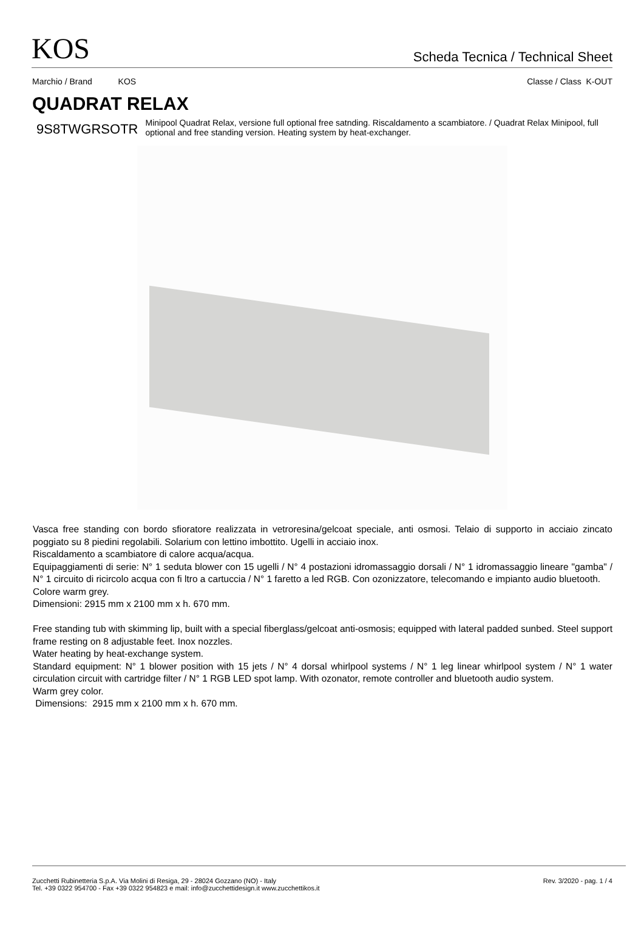KOS
Scheda Tecnica / Technical Sheet
Marchio / Brand KOS Classe / Class K-OUT
QUADRAT RELAX
9S8TWGRSOTR
Minipool Quadrat Relax, versione full optional free satnding. Riscaldamento a scambiatore. / Quadrat Relax Minipool, full optional and free standing version. Heating system by heat-exchanger.
Vasca free standing con bordo sfioratore realizzata in vetroresina/gelcoat speciale, anti osmosi. Telaio di supporto in acciaio zincato poggiato su 8 piedini regolabili. Solarium con lettino imbottito. Ugelli in acciaio inox.
Riscaldamento a scambiatore di calore acqua/acqua.
Equipaggiamenti di serie: N° 1 seduta blower con 15 ugelli / N° 4 postazioni idromassaggio dorsali / N° 1 idromassaggio lineare "gamba" / N° 1 circuito di ricircolo acqua con fi ltro a cartuccia / N° 1 faretto a led RGB. Con ozonizzatore, telecomando e impianto audio bluetooth.
Colore warm grey.
Dimensioni: 2915 mm x 2100 mm x h. 670 mm.
Free standing tub with skimming lip, built with a special fiberglass/gelcoat anti-osmosis; equipped with lateral padded sunbed. Steel support frame resting on 8 adjustable feet. Inox nozzles.
Water heating by heat-exchange system.
Standard equipment: N° 1 blower position with 15 jets / N° 4 dorsal whirlpool systems / N° 1 leg linear whirlpool system / N° 1 water circulation circuit with cartridge filter / N° 1 RGB LED spot lamp. With ozonator, remote controller and bluetooth audio system.
Warm grey color.
Dimensions: 2915 mm x 2100 mm x h. 670 mm.
Zucchetti Rubinetteria S.p.A. Via Molini di Resiga, 29 - 28024 Gozzano (NO) - Italy
Tel. +39 0322 954700 - Fax +39 0322 954823 e mail: info@zucchettidesign.it www.zucchettikos.it
Rev. 3/2020 - pag. 1 / 4